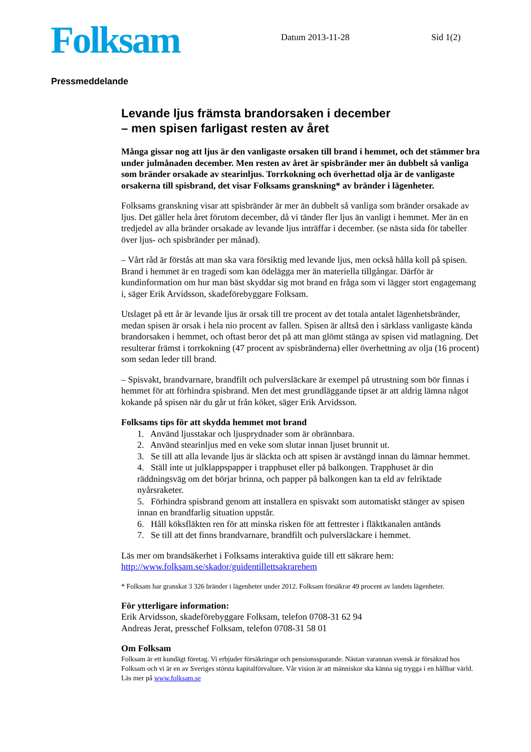Folksam
Datum 2013-11-28 Sid 1(2)
Pressmeddelande
Levande ljus främsta brandorsaken i december
– men spisen farligast resten av året
Många gissar nog att ljus är den vanligaste orsaken till brand i hemmet, och det stämmer bra under julmånaden december. Men resten av året är spisbränder mer än dubbelt så vanliga som bränder orsakade av stearinljus. Torrkokning och överhettad olja är de vanligaste orsakerna till spisbrand, det visar Folksams granskning* av bränder i lägenheter.
Folksams granskning visar att spisbränder är mer än dubbelt så vanliga som bränder orsakade av ljus. Det gäller hela året förutom december, då vi tänder fler ljus än vanligt i hemmet. Mer än en tredjedel av alla bränder orsakade av levande ljus inträffar i december. (se nästa sida för tabeller över ljus- och spisbränder per månad).
– Vårt råd är förstås att man ska vara försiktig med levande ljus, men också hålla koll på spisen. Brand i hemmet är en tragedi som kan ödelägga mer än materiella tillgångar. Därför är kundinformation om hur man bäst skyddar sig mot brand en fråga som vi lägger stort engagemang i, säger Erik Arvidsson, skadeförebyggare Folksam.
Utslaget på ett år är levande ljus är orsak till tre procent av det totala antalet lägenhetsbränder, medan spisen är orsak i hela nio procent av fallen. Spisen är alltså den i särklass vanligaste kända brandorsaken i hemmet, och oftast beror det på att man glömt stänga av spisen vid matlagning. Det resulterar främst i torrkokning (47 procent av spisbränderna) eller överhettning av olja (16 procent) som sedan leder till brand.
– Spisvakt, brandvarnare, brandfilt och pulversläckare är exempel på utrustning som bör finnas i hemmet för att förhindra spisbrand. Men det mest grundläggande tipset är att aldrig lämna något kokande på spisen när du går ut från köket, säger Erik Arvidsson.
Folksams tips för att skydda hemmet mot brand
1. Använd ljusstakar och ljusprydnader som är obrännbara.
2. Använd stearinljus med en veke som slutar innan ljuset brunnit ut.
3. Se till att alla levande ljus är släckta och att spisen är avstängd innan du lämnar hemmet.
4. Ställ inte ut julklappspapper i trapphuset eller på balkongen. Trapphuset är din räddningsväg om det börjar brinna, och papper på balkongen kan ta eld av felriktade nyårsraketer.
5. Förhindra spisbrand genom att installera en spisvakt som automatiskt stänger av spisen innan en brandfarlig situation uppstår.
6. Håll köksfläkten ren för att minska risken för att fettrester i fläktkanalen antänds
7. Se till att det finns brandvarnare, brandfilt och pulversläckare i hemmet.
Läs mer om brandsäkerhet i Folksams interaktiva guide till ett säkrare hem: http://www.folksam.se/skador/guidentillettsakrarehem
* Folksam har granskat 3 326 bränder i lägenheter under 2012. Folksam försäkrar 49 procent av landets lägenheter.
För ytterligare information:
Erik Arvidsson, skadeförebyggare Folksam, telefon 0708-31 62 94
Andreas Jerat, presschef Folksam, telefon 0708-31 58 01
Om Folksam
Folksam är ett kundägt företag. Vi erbjuder försäkringar och pensionssparande. Nästan varannan svensk är försäkrad hos Folksam och vi är en av Sveriges största kapitalförvaltare. Vår vision är att människor ska känna sig trygga i en hållbar värld. Läs mer på www.folksam.se